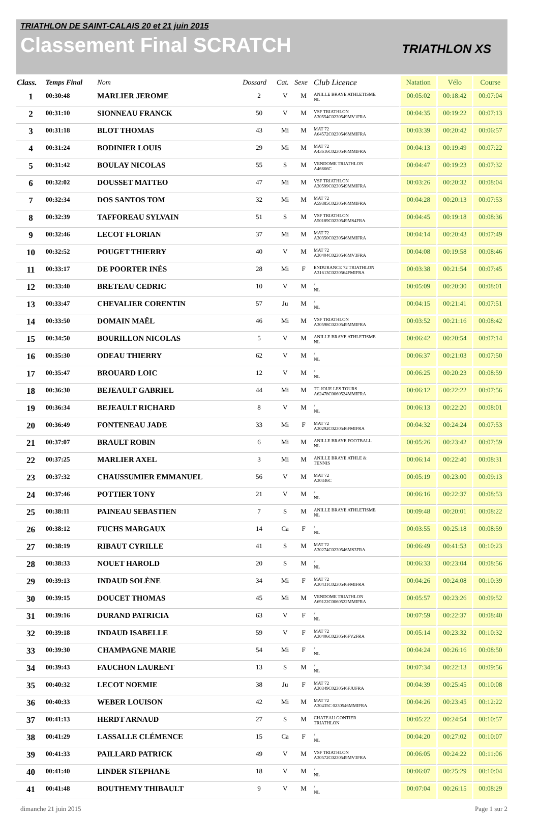TRIATHLON DE SAINT-CALAIS 20 et 21 juin 2015
Classement Final SCRATCH
TRIATHLON XS
| Class. | Temps Final | Nom | Dossard | Cat. | Sexe | Club Licence | Natation | Vélo | Course |
| --- | --- | --- | --- | --- | --- | --- | --- | --- | --- |
| 1 | 00:30:48 | MARLIER JEROME | 2 | V | M | ANILLE BRAYE ATHLETISME NL | 00:05:02 | 00:18:42 | 00:07:04 |
| 2 | 00:31:10 | SIONNEAU FRANCK | 50 | V | M | VSF TRIATHLON A30554C0230549MV1FRA | 00:04:35 | 00:19:22 | 00:07:13 |
| 3 | 00:31:18 | BLOT THOMAS | 43 | Mi | M | MAT 72 A64572C0230546MMIFRA | 00:03:39 | 00:20:42 | 00:06:57 |
| 4 | 00:31:24 | BODINIER LOUIS | 29 | Mi | M | MAT 72 A43616C0230546MMIFRA | 00:04:13 | 00:19:49 | 00:07:22 |
| 5 | 00:31:42 | BOULAY NICOLAS | 55 | S | M | VENDOME TRIATHLON A46666C | 00:04:47 | 00:19:23 | 00:07:32 |
| 6 | 00:32:02 | DOUSSET MATTEO | 47 | Mi | M | VSF TRIATHLON A30599C0230549MMIFRA | 00:03:26 | 00:20:32 | 00:08:04 |
| 7 | 00:32:34 | DOS SANTOS TOM | 32 | Mi | M | MAT 72 A59385C0230546MMIFRA | 00:04:28 | 00:20:13 | 00:07:53 |
| 8 | 00:32:39 | TAFFOREAU SYLVAIN | 51 | S | M | VSF TRIATHLON A50189C0230549MS4FRA | 00:04:45 | 00:19:18 | 00:08:36 |
| 9 | 00:32:46 | LECOT FLORIAN | 37 | Mi | M | MAT 72 A30350C0230546MMIFRA | 00:04:14 | 00:20:43 | 00:07:49 |
| 10 | 00:32:52 | POUGET THIERRY | 40 | V | M | MAT 72 A30404C0230546MV3FRA | 00:04:08 | 00:19:58 | 00:08:46 |
| 11 | 00:33:17 | DE POORTER INÈS | 28 | Mi | F | ENDURANCE 72 TRIATHLON A31613C0230564FMIFRA | 00:03:38 | 00:21:54 | 00:07:45 |
| 12 | 00:33:40 | BRETEAU CEDRIC | 10 | V | M | / NL | 00:05:09 | 00:20:30 | 00:08:01 |
| 13 | 00:33:47 | CHEVALIER CORENTIN | 57 | Ju | M | / NL | 00:04:15 | 00:21:41 | 00:07:51 |
| 14 | 00:33:50 | DOMAIN MAËL | 46 | Mi | M | VSF TRIATHLON A30598C0230549MMIFRA | 00:03:52 | 00:21:16 | 00:08:42 |
| 15 | 00:34:50 | BOURILLON NICOLAS | 5 | V | M | ANILLE BRAYE ATHLETISME NL | 00:06:42 | 00:20:54 | 00:07:14 |
| 16 | 00:35:30 | ODEAU THIERRY | 62 | V | M | / NL | 00:06:37 | 00:21:03 | 00:07:50 |
| 17 | 00:35:47 | BROUARD LOIC | 12 | V | M | / NL | 00:06:25 | 00:20:23 | 00:08:59 |
| 18 | 00:36:30 | BEJEAULT GABRIEL | 44 | Mi | M | TC JOUE LES TOURS A62478C0060524MMIFRA | 00:06:12 | 00:22:22 | 00:07:56 |
| 19 | 00:36:34 | BEJEAULT RICHARD | 8 | V | M | / NL | 00:06:13 | 00:22:20 | 00:08:01 |
| 20 | 00:36:49 | FONTENEAU JADE | 33 | Mi | F | MAT 72 A30292C0230546FMIFRA | 00:04:32 | 00:24:24 | 00:07:53 |
| 21 | 00:37:07 | BRAULT ROBIN | 6 | Mi | M | ANILLE BRAYE FOOTBALL NL | 00:05:26 | 00:23:42 | 00:07:59 |
| 22 | 00:37:25 | MARLIER AXEL | 3 | Mi | M | ANILLE BRAYE ATHLE & TENNIS | 00:06:14 | 00:22:40 | 00:08:31 |
| 23 | 00:37:32 | CHAUSSUMIER EMMANUEL | 56 | V | M | MAT 72 A30346C | 00:05:19 | 00:23:00 | 00:09:13 |
| 24 | 00:37:46 | POTTIER TONY | 21 | V | M | / NL | 00:06:16 | 00:22:37 | 00:08:53 |
| 25 | 00:38:11 | PAINEAU SEBASTIEN | 7 | S | M | ANILLE BRAYE ATHLETISME NL | 00:09:48 | 00:20:01 | 00:08:22 |
| 26 | 00:38:12 | FUCHS MARGAUX | 14 | Ca | F | / NL | 00:03:55 | 00:25:18 | 00:08:59 |
| 27 | 00:38:19 | RIBAUT CYRILLE | 41 | S | M | MAT 72 A30274C0230546MS3FRA | 00:06:49 | 00:41:53 | 00:10:23 |
| 28 | 00:38:33 | NOUET HAROLD | 20 | S | M | / NL | 00:06:33 | 00:23:04 | 00:08:56 |
| 29 | 00:39:13 | INDAUD SOLÈNE | 34 | Mi | F | MAT 72 A30431C0230546FMIFRA | 00:04:26 | 00:24:08 | 00:10:39 |
| 30 | 00:39:15 | DOUCET THOMAS | 45 | Mi | M | VENDOME TRIATHLON A69122C0060522MMIFRA | 00:05:57 | 00:23:26 | 00:09:52 |
| 31 | 00:39:16 | DURAND PATRICIA | 63 | V | F | / NL | 00:07:59 | 00:22:37 | 00:08:40 |
| 32 | 00:39:18 | INDAUD ISABELLE | 59 | V | F | MAT 72 A30406C0230546FV2FRA | 00:05:14 | 00:23:32 | 00:10:32 |
| 33 | 00:39:30 | CHAMPAGNE MARIE | 54 | Mi | F | / NL | 00:04:24 | 00:26:16 | 00:08:50 |
| 34 | 00:39:43 | FAUCHON LAURENT | 13 | S | M | / NL | 00:07:34 | 00:22:13 | 00:09:56 |
| 35 | 00:40:32 | LECOT NOEMIE | 38 | Ju | F | MAT 72 A30349C0230546FJUFRA | 00:04:39 | 00:25:45 | 00:10:08 |
| 36 | 00:40:33 | WEBER LOUISON | 42 | Mi | M | MAT 72 A30435C 0230546MMIFRA | 00:04:26 | 00:23:45 | 00:12:22 |
| 37 | 00:41:13 | HERDT ARNAUD | 27 | S | M | CHATEAU GONTIER TRIATHLON | 00:05:22 | 00:24:54 | 00:10:57 |
| 38 | 00:41:29 | LASSALLE CLÉMENCE | 15 | Ca | F | / NL | 00:04:20 | 00:27:02 | 00:10:07 |
| 39 | 00:41:33 | PAILLARD PATRICK | 49 | V | M | VSF TRIATHLON A30572C0230549MV3FRA | 00:06:05 | 00:24:22 | 00:11:06 |
| 40 | 00:41:40 | LINDER STEPHANE | 18 | V | M | / NL | 00:06:07 | 00:25:29 | 00:10:04 |
| 41 | 00:41:48 | BOUTHEMY THIBAULT | 9 | V | M | / NL | 00:07:04 | 00:26:15 | 00:08:29 |
dimanche 21 juin 2015 Page 1 sur 2